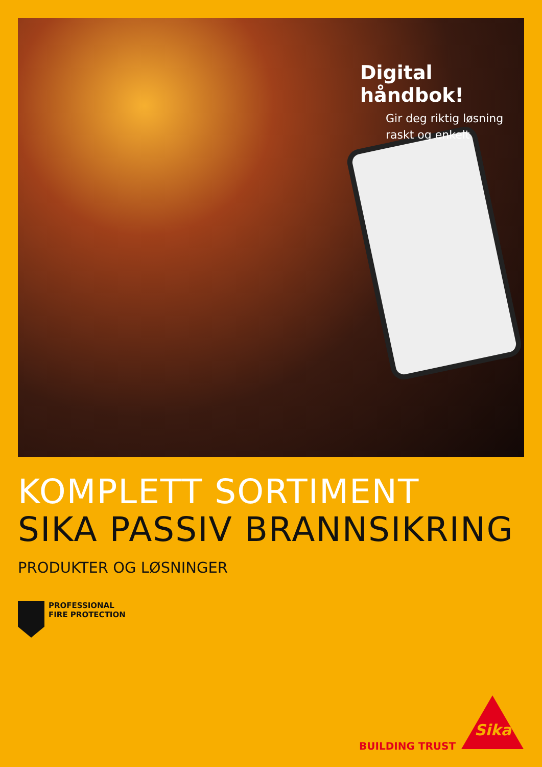Digital håndbok!
Gir deg riktig løsning
raskt og enkelt
KOMPLETT SORTIMENT
SIKA PASSIV BRANNSIKRING
PRODUKTER OG LØSNINGER
PROFESSIONAL
FIRE PROTECTION
BUILDING TRUST
Sika